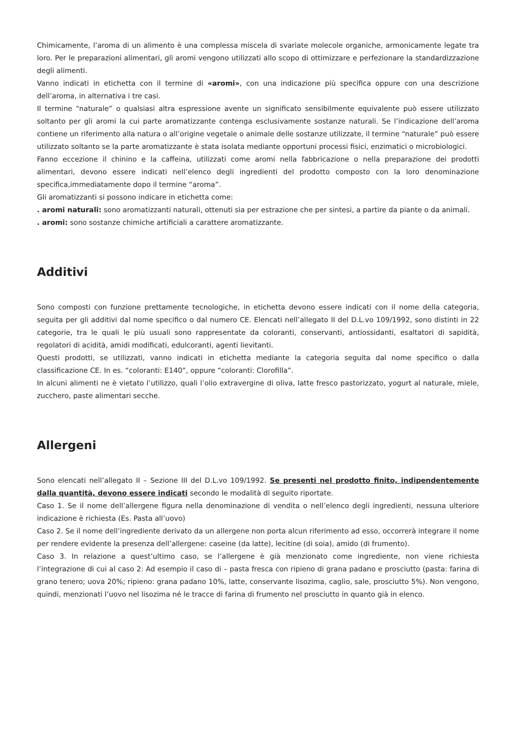Chimicamente, l’aroma di un alimento è una complessa miscela di svariate molecole organiche, armonicamente legate tra loro. Per le preparazioni alimentari, gli aromi vengono utilizzati allo scopo di ottimizzare e perfezionare la standardizzazione degli alimenti.
Vanno indicati in etichetta con il termine di «aromi», con una indicazione più specifica oppure con una descrizione dell’aroma, in alternativa i tre casi.
Il termine “naturale” o qualsiasi altra espressione avente un significato sensibilmente equivalente può essere utilizzato soltanto per gli aromi la cui parte aromatizzante contenga esclusivamente sostanze naturali. Se l’indicazione dell’aroma contiene un riferimento alla natura o all’origine vegetale o animale delle sostanze utilizzate, il termine “naturale” può essere utilizzato soltanto se la parte aromatizzante è stata isolata mediante opportuni processi fisici, enzimatici o microbiologici.
Fanno eccezione il chinino e la caffeina, utilizzati come aromi nella fabbricazione o nella preparazione dei prodotti alimentari, devono essere indicati nell’elenco degli ingredienti del prodotto composto con la loro denominazione specifica,immediatamente dopo il termine “aroma”.
Gli aromatizzanti si possono indicare in etichetta come:
. aromi naturali: sono aromatizzanti naturali, ottenuti sia per estrazione che per sintesi, a partire da piante o da animali.
. aromi: sono sostanze chimiche artificiali a carattere aromatizzante.
Additivi
Sono composti con funzione prettamente tecnologiche, in etichetta devono essere indicati con il nome della categoria, seguita per gli additivi dal nome specifico o dal numero CE. Elencati nell’allegato II del D.L.vo 109/1992, sono distinti in 22 categorie, tra le quali le più usuali sono rappresentate da coloranti, conservanti, antiossidanti, esaltatori di sapidità, regolatori di acidità, amidi modificati, edulcoranti, agenti lievitanti.
Questi prodotti, se utilizzati, vanno indicati in etichetta mediante la categoria seguita dal nome specifico o dalla classificazione CE. In es. “coloranti: E140”, oppure “coloranti: Clorofilla”.
In alcuni alimenti ne è vietato l’utilizzo, quali l’olio extravergine di oliva, latte fresco pastorizzato, yogurt al naturale, miele, zucchero, paste alimentari secche.
Allergeni
Sono elencati nell’allegato II – Sezione III del D.L.vo 109/1992. Se presenti nel prodotto finito, indipendentemente dalla quantità, devono essere indicati secondo le modalità di seguito riportate.
Caso 1. Se il nome dell’allergene figura nella denominazione di vendita o nell’elenco degli ingredienti, nessuna ulteriore indicazione è richiesta (Es. Pasta all’uovo)
Caso 2. Se il nome dell’ingrediente derivato da un allergene non porta alcun riferimento ad esso, occorrerà integrare il nome per rendere evidente la presenza dell’allergene: caseine (da latte), lecitine (di soia), amido (di frumento).
Caso 3. In relazione a quest’ultimo caso, se l’allergene è già menzionato come ingrediente, non viene richiesta l’integrazione di cui al caso 2: Ad esempio il caso di – pasta fresca con ripieno di grana padano e prosciutto (pasta: farina di grano tenero; uova 20%; ripieno: grana padano 10%, latte, conservante lisozima, caglio, sale, prosciutto 5%). Non vengono, quindi, menzionati l’uovo nel lisozima né le tracce di farina di frumento nel prosciutto in quanto già in elenco.